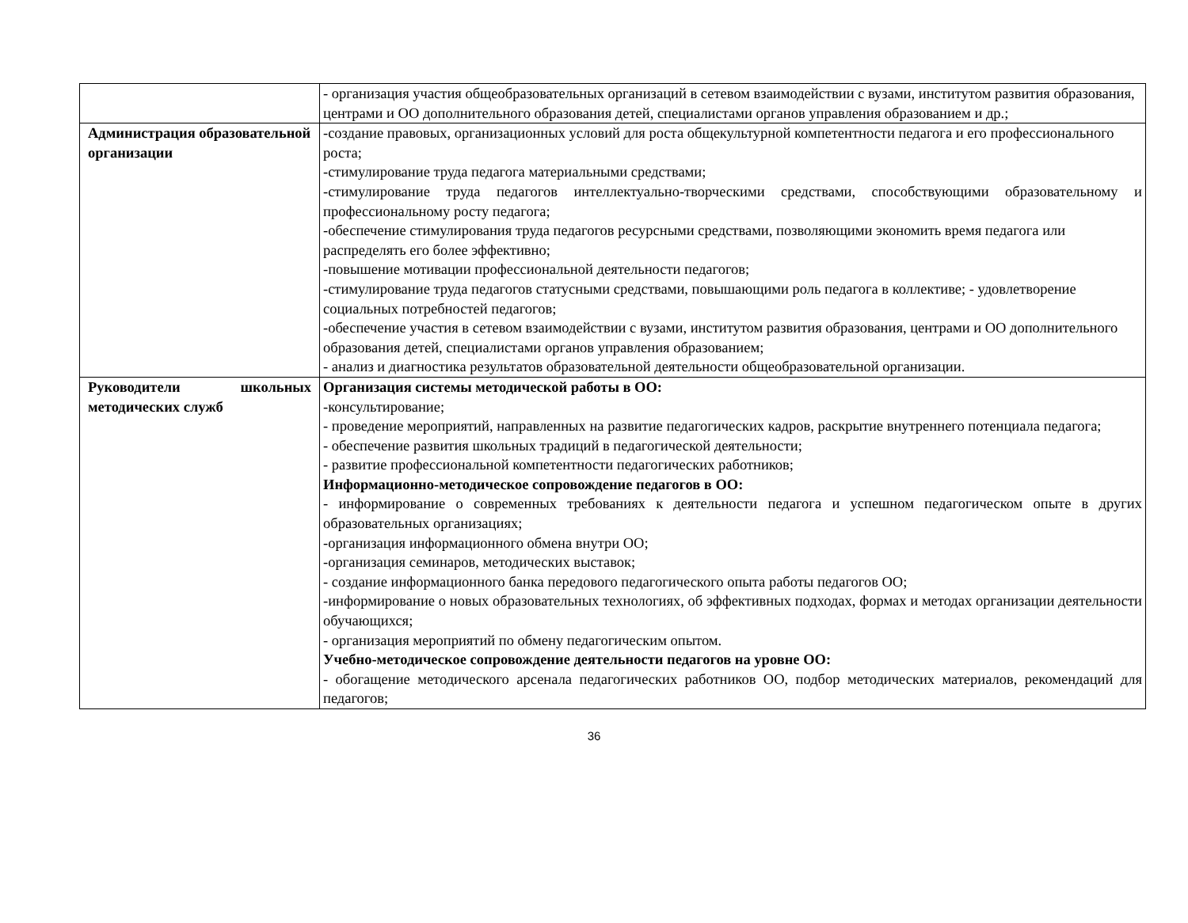| | - организация участия общеобразовательных организаций в сетевом взаимодействии с вузами, институтом развития образования, центрами и ОО дополнительного образования детей, специалистами органов управления образованием и др.; |
| Администрация образовательной организации | -создание правовых, организационных условий для роста общекультурной компетентности педагога и его профессионального роста; -стимулирование труда педагога материальными средствами; -стимулирование труда педагогов интеллектуально-творческими средствами, способствующими образовательному и профессиональному росту педагога; -обеспечение стимулирования труда педагогов ресурсными средствами, позволяющими экономить время педагога или распределять его более эффективно; -повышение мотивации профессиональной деятельности педагогов; -стимулирование труда педагогов статусными средствами, повышающими роль педагога в коллективе; - удовлетворение социальных потребностей педагогов; -обеспечение участия в сетевом взаимодействии с вузами, институтом развития образования, центрами и ОО дополнительного образования детей, специалистами органов управления образованием; - анализ и диагностика результатов образовательной деятельности общеобразовательной организации. |
| Руководители школьных методических служб | Организация системы методической работы в ОО: -консультирование; - проведение мероприятий, направленных на развитие педагогических кадров, раскрытие внутреннего потенциала педагога; - обеспечение развития школьных традиций в педагогической деятельности; - развитие профессиональной компетентности педагогических работников; Информационно-методическое сопровождение педагогов в ОО: - информирование о современных требованиях к деятельности педагога и успешном педагогическом опыте в других образовательных организациях; -организация информационного обмена внутри ОО; -организация семинаров, методических выставок; - создание информационного банка передового педагогического опыта работы педагогов ОО; -информирование о новых образовательных технологиях, об эффективных подходах, формах и методах организации деятельности обучающихся; - организация мероприятий по обмену педагогическим опытом. Учебно-методическое сопровождение деятельности педагогов на уровне ОО: - обогащение методического арсенала педагогических работников ОО, подбор методических материалов, рекомендаций для педагогов; |
36